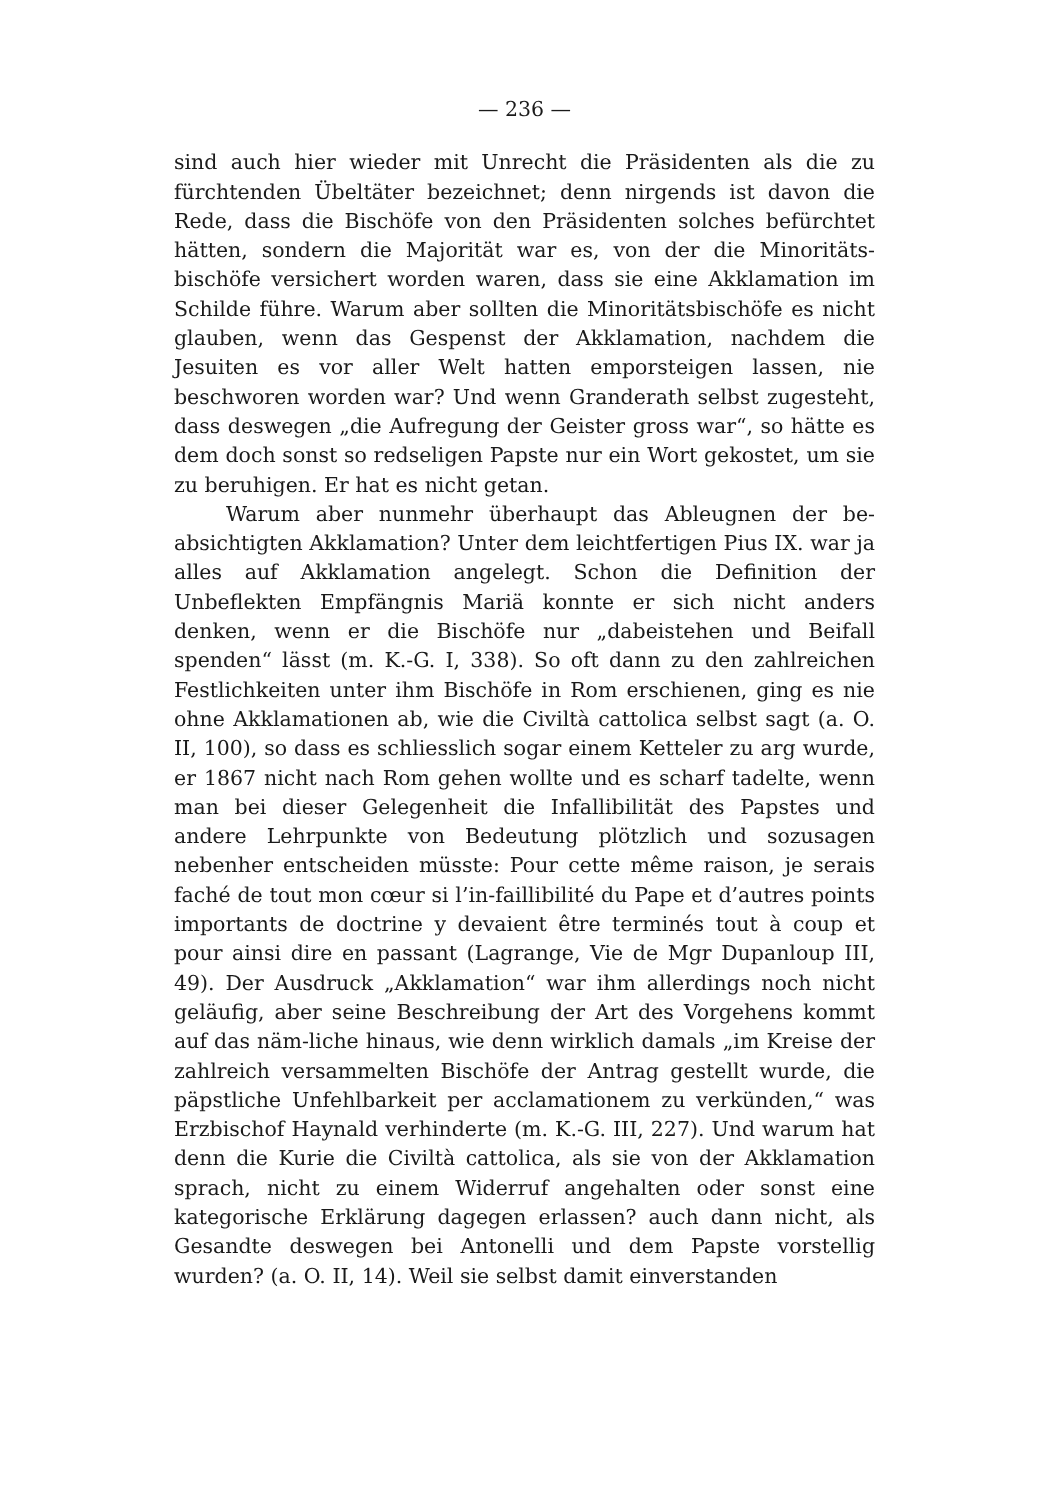— 236 —
sind auch hier wieder mit Unrecht die Präsidenten als die zu fürchtenden Übeltäter bezeichnet; denn nirgends ist davon die Rede, dass die Bischöfe von den Präsidenten solches befürchtet hätten, sondern die Majorität war es, von der die Minoritäts-bischöfe versichert worden waren, dass sie eine Akklamation im Schilde führe. Warum aber sollten die Minoritätsbischöfe es nicht glauben, wenn das Gespenst der Akklamation, nachdem die Jesuiten es vor aller Welt hatten emporsteigen lassen, nie beschworen worden war? Und wenn Granderath selbst zugesteht, dass deswegen „die Aufregung der Geister gross war“, so hätte es dem doch sonst so redseligen Papste nur ein Wort gekostet, um sie zu beruhigen. Er hat es nicht getan.
Warum aber nunmehr überhaupt das Ableugnen der be-absichtigten Akklamation? Unter dem leichtfertigen Pius IX. war ja alles auf Akklamation angelegt. Schon die Definition der Unbeflekten Empfängnis Mariä konnte er sich nicht anders denken, wenn er die Bischöfe nur „dabeistehen und Beifall spenden“ lässt (m. K.-G. I, 338). So oft dann zu den zahlreichen Festlichkeiten unter ihm Bischöfe in Rom erschienen, ging es nie ohne Akklamationen ab, wie die Civiltà cattolica selbst sagt (a. O. II, 100), so dass es schliesslich sogar einem Ketteler zu arg wurde, er 1867 nicht nach Rom gehen wollte und es scharf tadelte, wenn man bei dieser Gelegenheit die Infallibilität des Papstes und andere Lehrpunkte von Bedeutung plötzlich und sozusagen nebenher entscheiden müsste: Pour cette même raison, je serais faché de tout mon cœur si l’in-faillibilité du Pape et d’autres points importants de doctrine y devaient être terminés tout à coup et pour ainsi dire en passant (Lagrange, Vie de Mgr Dupanloup III, 49). Der Ausdruck „Akklamation“ war ihm allerdings noch nicht geläufig, aber seine Beschreibung der Art des Vorgehens kommt auf das näm-liche hinaus, wie denn wirklich damals „im Kreise der zahlreich versammelten Bischöfe der Antrag gestellt wurde, die päpstliche Unfehlbarkeit per acclamationem zu verkünden,“ was Erzbischof Haynald verhinderte (m. K.-G. III, 227). Und warum hat denn die Kurie die Civiltà cattolica, als sie von der Akklamation sprach, nicht zu einem Widerruf angehalten oder sonst eine kategorische Erklärung dagegen erlassen? auch dann nicht, als Gesandte deswegen bei Antonelli und dem Papste vorstellig wurden? (a. O. II, 14). Weil sie selbst damit einverstanden